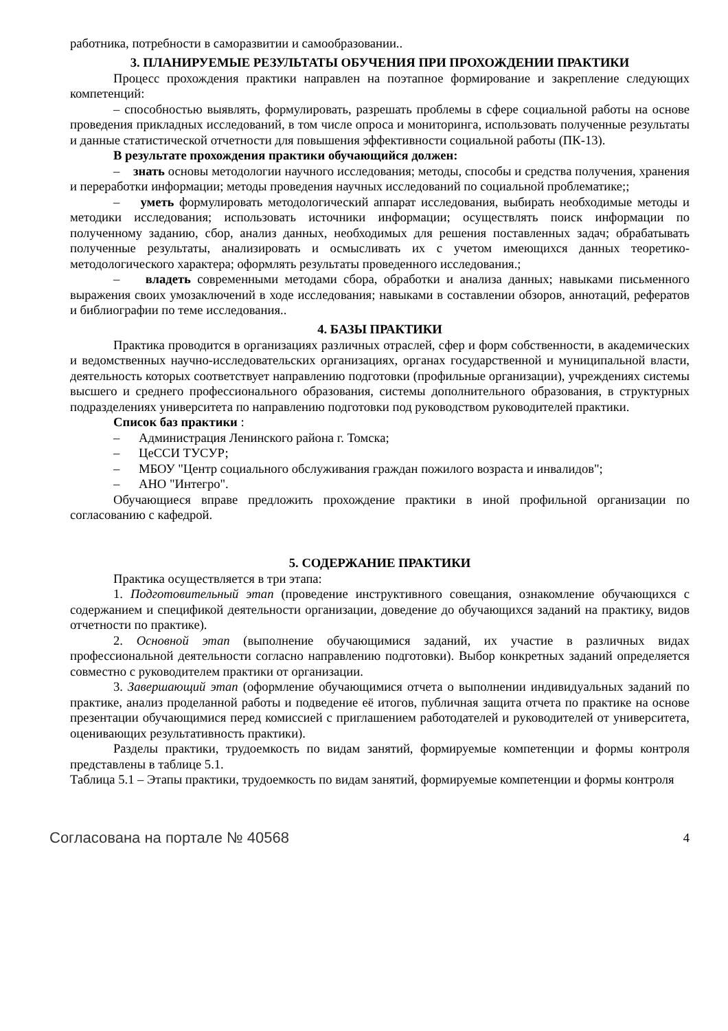работника, потребности в саморазвитии и самообразовании..
3. ПЛАНИРУЕМЫЕ РЕЗУЛЬТАТЫ ОБУЧЕНИЯ ПРИ ПРОХОЖДЕНИИ ПРАКТИКИ
Процесс прохождения практики направлен на поэтапное формирование и закрепление следующих компетенций:
– способностью выявлять, формулировать, разрешать проблемы в сфере социальной работы на основе проведения прикладных исследований, в том числе опроса и мониторинга, использовать полученные результаты и данные статистической отчетности для повышения эффективности социальной работы (ПК-13).
В результате прохождения практики обучающийся должен:
– знать основы методологии научного исследования; методы, способы и средства получения, хранения и переработки информации; методы проведения научных исследований по социальной проблематике;;
– уметь формулировать методологический аппарат исследования, выбирать необходимые методы и методики исследования; использовать источники информации; осуществлять поиск информации по полученному заданию, сбор, анализ данных, необходимых для решения поставленных задач; обрабатывать полученные результаты, анализировать и осмысливать их с учетом имеющихся данных теоретико-методологического характера; оформлять результаты проведенного исследования.;
– владеть современными методами сбора, обработки и анализа данных; навыками письменного выражения своих умозаключений в ходе исследования; навыками в составлении обзоров, аннотаций, рефератов и библиографии по теме исследования..
4. БАЗЫ ПРАКТИКИ
Практика проводится в организациях различных отраслей, сфер и форм собственности, в академических и ведомственных научно-исследовательских организациях, органах государственной и муниципальной власти, деятельность которых соответствует направлению подготовки (профильные организации), учреждениях системы высшего и среднего профессионального образования, системы дополнительного образования, в структурных подразделениях университета по направлению подготовки под руководством руководителей практики.
Список баз практики :
– Администрация Ленинского района г. Томска;
– ЦеССИ ТУСУР;
– МБОУ "Центр социального обслуживания граждан пожилого возраста и инвалидов";
– АНО "Интегро".
Обучающиеся вправе предложить прохождение практики в иной профильной организации по согласованию с кафедрой.
5. СОДЕРЖАНИЕ ПРАКТИКИ
Практика осуществляется в три этапа:
1. Подготовительный этап (проведение инструктивного совещания, ознакомление обучающихся с содержанием и спецификой деятельности организации, доведение до обучающихся заданий на практику, видов отчетности по практике).
2. Основной этап (выполнение обучающимися заданий, их участие в различных видах профессиональной деятельности согласно направлению подготовки). Выбор конкретных заданий определяется совместно с руководителем практики от организации.
3. Завершающий этап (оформление обучающимися отчета о выполнении индивидуальных заданий по практике, анализ проделанной работы и подведение её итогов, публичная защита отчета по практике на основе презентации обучающимися перед комиссией с приглашением работодателей и руководителей от университета, оценивающих результативность практики).
Разделы практики, трудоемкость по видам занятий, формируемые компетенции и формы контроля представлены в таблице 5.1.
Таблица 5.1 – Этапы практики, трудоемкость по видам занятий, формируемые компетенции и формы контроля
Согласована на портале № 40568 4